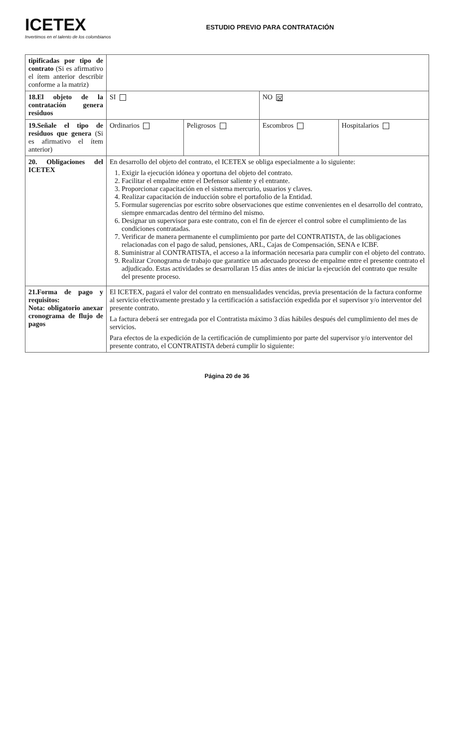ICETEX
Invertimos en el talento de los colombianos
ESTUDIO PREVIO PARA CONTRATACIÓN
| tipificadas por tipo de contrato (Si es afirmativo el ítem anterior describir conforme a la matriz) | | | | |
| 18.El objeto de la contratación genera residuos | SI | | NO ☒ | |
| 19.Señale el tipo de residuos que genera (Si es afirmativo el ítem anterior) | Ordinarios | Peligrosos | Escombros | Hospitalarios |
| 20. Obligaciones del ICETEX | En desarrollo del objeto del contrato, el ICETEX se obliga especialmente a lo siguiente: 1. Exigir la ejecución idónea y oportuna del objeto del contrato. 2. Facilitar el empalme entre el Defensor saliente y el entrante. 3. Proporcionar capacitación en el sistema mercurio, usuarios y claves. 4. Realizar capacitación de inducción sobre el portafolio de la Entidad. 5. Formular sugerencias por escrito sobre observaciones que estime convenientes en el desarrollo del contrato, siempre enmarcadas dentro del término del mismo. 6. Designar un supervisor para este contrato, con el fin de ejercer el control sobre el cumplimiento de las condiciones contratadas. 7. Verificar de manera permanente el cumplimiento por parte del CONTRATISTA, de las obligaciones relacionadas con el pago de salud, pensiones, ARL, Cajas de Compensación, SENA e ICBF. 8. Suministrar al CONTRATISTA, el acceso a la información necesaria para cumplir con el objeto del contrato. 9. Realizar Cronograma de trabajo que garantice un adecuado proceso de empalme entre el presente contrato el adjudicado. Estas actividades se desarrollaran 15 días antes de iniciar la ejecución del contrato que resulte del presente proceso. | | | |
| 21.Forma de pago y requisitos: Nota: obligatorio anexar cronograma de flujo de pagos | El ICETEX, pagará el valor del contrato en mensualidades vencidas, previa presentación de la factura conforme al servicio efectivamente prestado y la certificación a satisfacción expedida por el supervisor y/o interventor del presente contrato. La factura deberá ser entregada por el Contratista máximo 3 días hábiles después del cumplimiento del mes de servicios. Para efectos de la expedición de la certificación de cumplimiento por parte del supervisor y/o interventor del presente contrato, el CONTRATISTA deberá cumplir lo siguiente: | | | |
Página 20 de 36